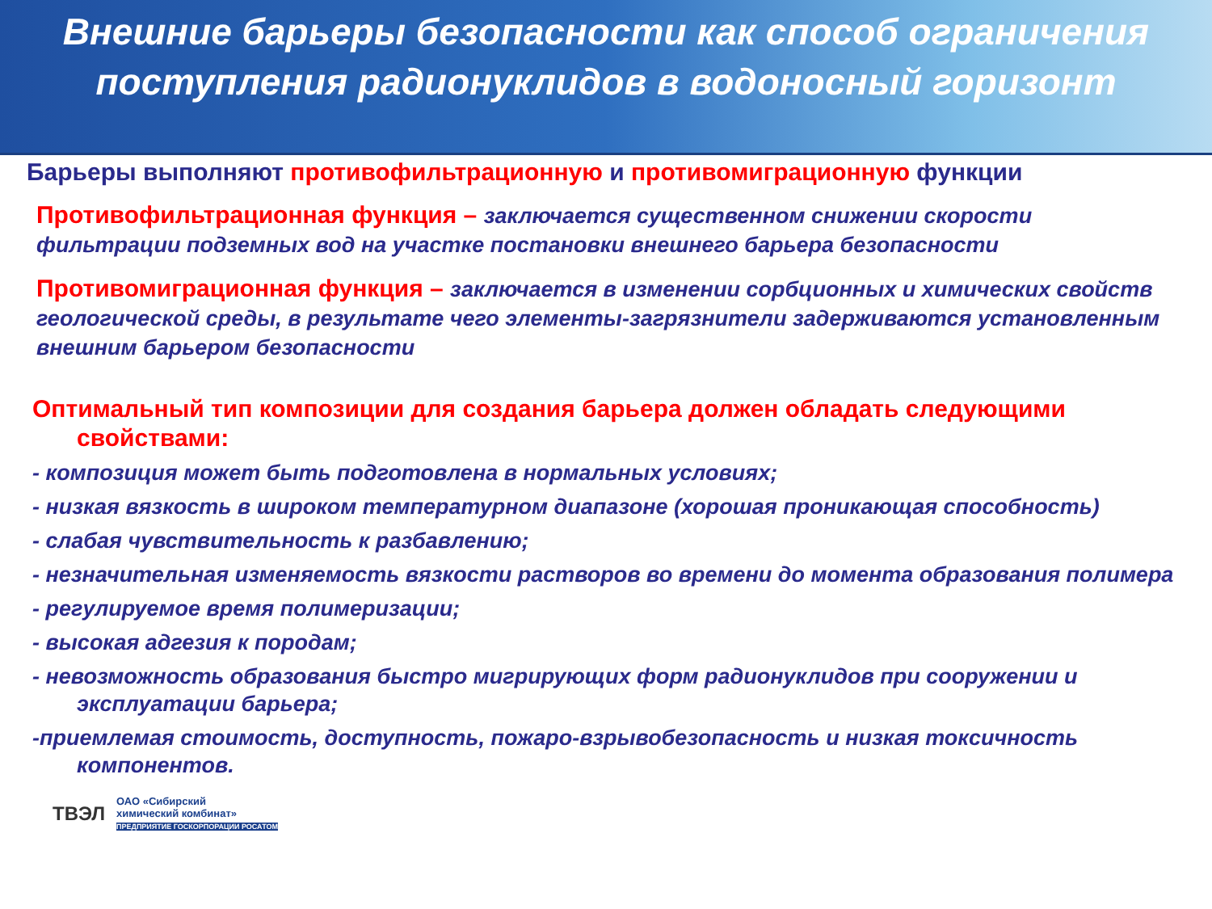Внешние барьеры безопасности как способ ограничения
поступления радионуклидов в водоносный горизонт
Барьеры выполняют противофильтрационную и противомиграционную функции
Противофильтрационная функция – заключается существенном снижении скорости фильтрации подземных вод на участке постановки внешнего барьера безопасности
Противомиграционная функция – заключается в изменении сорбционных и химических свойств геологической среды, в результате чего элементы-загрязнители задерживаются установленным внешним барьером безопасности
Оптимальный тип композиции для создания барьера должен обладать следующими свойствами:
- композиция может быть подготовлена в нормальных условиях;
- низкая вязкость в широком температурном диапазоне (хорошая проникающая способность)
- слабая чувствительность к разбавлению;
- незначительная изменяемость вязкости растворов во времени до момента образования полимера
- регулируемое время полимеризации;
- высокая адгезия к породам;
- невозможность образования быстро мигрирующих форм радионуклидов при сооружении и эксплуатации барьера;
-приемлемая стоимость, доступность, пожаро-взрывобезопасность и низкая токсичность компонентов.
ТВЭЛ ОАО «Сибирский
химический комбинат»
ПРЕДПРИЯТИЕ ГОСКОРПОРАЦИИ РОСАТОМ